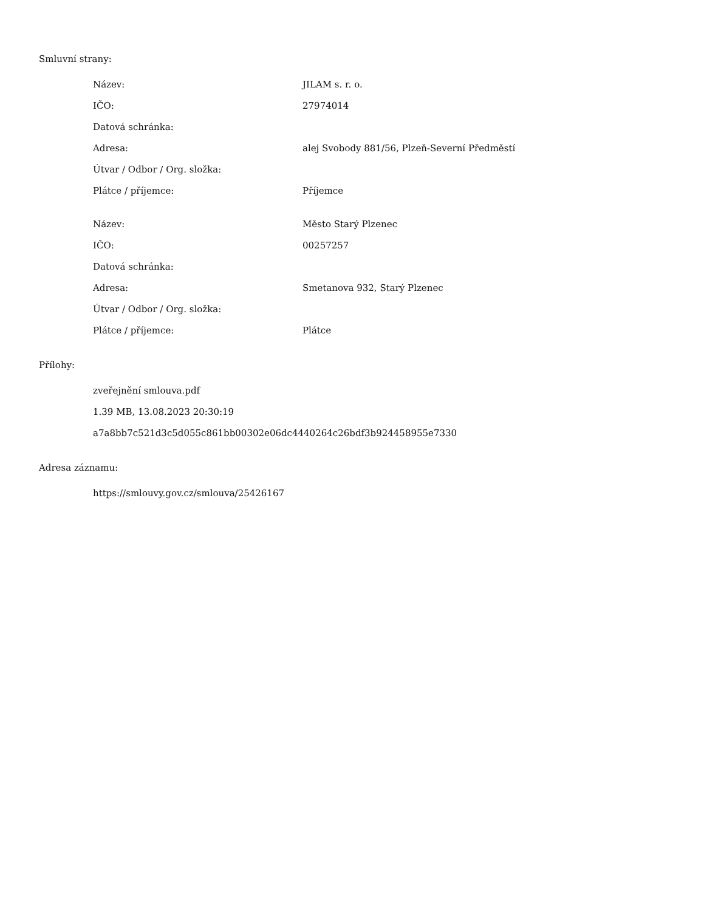Smluvní strany:
| Název: | JILAM s. r. o. |
| IČO: | 27974014 |
| Datová schránka: | |
| Adresa: | alej Svobody 881/56, Plzeň-Severní Předměstí |
| Útvar / Odbor / Org. složka: | |
| Plátce / příjemce: | Příjemce |
| Název: | Město Starý Plzenec |
| IČO: | 00257257 |
| Datová schránka: | |
| Adresa: | Smetanova 932, Starý Plzenec |
| Útvar / Odbor / Org. složka: | |
| Plátce / příjemce: | Plátce |
Přílohy:
zveřejnění smlouva.pdf
1.39 MB, 13.08.2023 20:30:19
a7a8bb7c521d3c5d055c861bb00302e06dc4440264c26bdf3b924458955e7330
Adresa záznamu:
https://smlouvy.gov.cz/smlouva/25426167